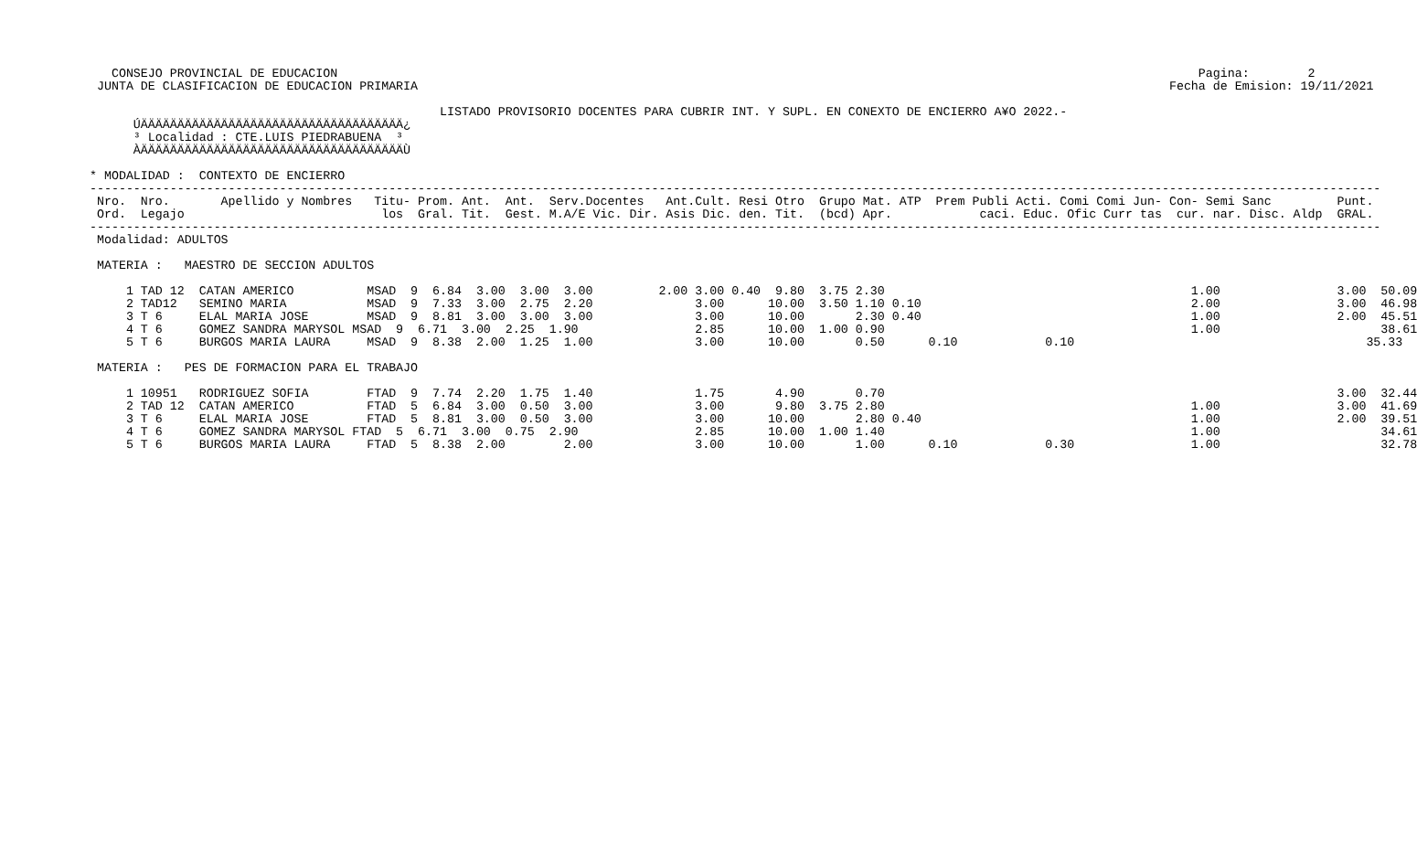CONSEJO PROVINCIAL DE EDUCACION                                                                                                                      Pagina:        2
  JUNTA DE CLASIFICACION DE EDUCACION PRIMARIA                                                                                                       Fecha de Emision: 19/11/2021

                                                 LISTADO PROVISORIO DOCENTES PARA CUBRIR INT. Y SUPL. EN CONEXTO DE ENCIERRO A¥O 2022.-
       ÚÄÄÄÄÄÄÄÄÄÄÄÄÄÄÄÄÄÄÄÄÄÄÄÄÄÄÄÄÄÄÄÄÄÄÄÄ¿
       ³ Localidad : CTE.LUIS PIEDRABUENA  ³
       ÀÄÄÄÄÄÄÄÄÄÄÄÄÄÄÄÄÄÄÄÄÄÄÄÄÄÄÄÄÄÄÄÄÄÄÄÄÙ

 * MODALIDAD :  CONTEXTO DE ENCIERRO
 ---------------------------------------------------------------------------------------------------------------------------------------------------------------------------------
  Nro.  Nro.       Apellido y Nombres   Titu- Prom. Ant.  Ant.  Serv.Docentes   Ant.Cult. Resi Otro  Grupo Mat. ATP  Prem Publi Acti. Comi Comi Jun- Con- Semi Sanc         Punt.
  Ord.  Legajo                           los  Gral. Tit.  Gest. M.A/E Vic. Dir. Asis Dic. den. Tit.  (bcd) Apr.            caci. Educ. Ofic Curr tas  cur. nar. Disc. Aldp  GRAL.
 ---------------------------------------------------------------------------------------------------------------------------------------------------------------------------------
  Modalidad: ADULTOS

  MATERIA :   MAESTRO DE SECCION ADULTOS

      1 TAD 12  CATAN AMERICO          MSAD  9  6.84  3.00  3.00  3.00         2.00 3.00 0.40  9.80  3.75 2.30                                          1.00                3.00  50.09
      2 TAD12   SEMINO MARIA           MSAD  9  7.33  3.00  2.75  2.20              3.00      10.00  3.50 1.10 0.10                                     2.00                3.00  46.98
      3 T 6     ELAL MARIA JOSE        MSAD  9  8.81  3.00  3.00  3.00              3.00      10.00       2.30 0.40                                     1.00                2.00  45.51
      4 T 6     GOMEZ SANDRA MARYSOL MSAD  9  6.71  3.00  2.25  1.90                2.85      10.00  1.00 0.90                                          1.00                      38.61
      5 T 6     BURGOS MARIA LAURA     MSAD  9  8.38  2.00  1.25  1.00              3.00      10.00       0.50      0.10            0.10                                        35.33

  MATERIA :   PES DE FORMACION PARA EL TRABAJO

      1 10951   RODRIGUEZ SOFIA        FTAD  9  7.74  2.20  1.75  1.40              1.75       4.90       0.70                                                              3.00  32.44
      2 TAD 12  CATAN AMERICO          FTAD  5  6.84  3.00  0.50  3.00              3.00       9.80  3.75 2.80                                          1.00                3.00  41.69
      3 T 6     ELAL MARIA JOSE        FTAD  5  8.81  3.00  0.50  3.00              3.00      10.00       2.80 0.40                                     1.00                2.00  39.51
      4 T 6     GOMEZ SANDRA MARYSOL FTAD  5  6.71  3.00  0.75  2.90                2.85      10.00  1.00 1.40                                          1.00                      34.61
      5 T 6     BURGOS MARIA LAURA     FTAD  5  8.38  2.00        2.00              3.00      10.00       1.00      0.10            0.30                1.00                      32.78